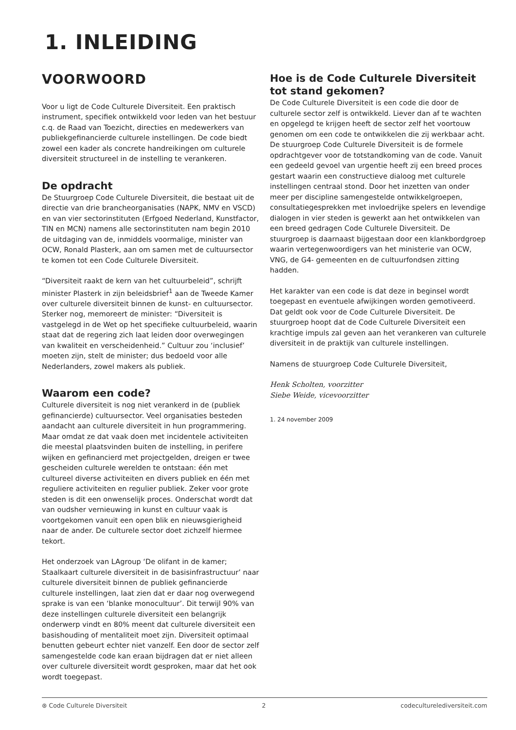1. INLEIDING
VOORWOORD
Voor u ligt de Code Culturele Diversiteit. Een praktisch instrument, specifiek ontwikkeld voor leden van het bestuur c.q. de Raad van Toezicht, directies en medewerkers van publiekgefinancierde culturele instellingen. De code biedt zowel een kader als concrete handreikingen om culturele diversiteit structureel in de instelling te verankeren.
De opdracht
De Stuurgroep Code Culturele Diversiteit, die bestaat uit de directie van drie brancheorganisaties (NAPK, NMV en VSCD) en van vier sectorinstituten (Erfgoed Nederland, Kunstfactor, TIN en MCN) namens alle sectorinstituten nam begin 2010 de uitdaging van de, inmiddels voormalige, minister van OCW, Ronald Plasterk, aan om samen met de cultuursector te komen tot een Code Culturele Diversiteit.
“Diversiteit raakt de kern van het cultuurbeleid”, schrijft minister Plasterk in zijn beleidsbrief<sup>1</sup> aan de Tweede Kamer over culturele diversiteit binnen de kunst- en cultuursector. Sterker nog, memoreert de minister: “Diversiteit is vastgelegd in de Wet op het specifieke cultuurbeleid, waarin staat dat de regering zich laat leiden door overwegingen van kwaliteit en verscheidenheid.” Cultuur zou ‘inclusief’ moeten zijn, stelt de minister; dus bedoeld voor alle Nederlanders, zowel makers als publiek.
Waarom een code?
Culturele diversiteit is nog niet verankerd in de (publiek gefinancierde) cultuursector. Veel organisaties besteden aandacht aan culturele diversiteit in hun programmering. Maar omdat ze dat vaak doen met incidentele activiteiten die meestal plaatsvinden buiten de instelling, in perifere wijken en gefinancierd met projectgelden, dreigen er twee gescheiden culturele werelden te ontstaan: één met cultureel diverse activiteiten en divers publiek en één met reguliere activiteiten en regulier publiek. Zeker voor grote steden is dit een onwenselijk proces. Onderschat wordt dat van oudsher vernieuwing in kunst en cultuur vaak is voortgekomen vanuit een open blik en nieuwsgierigheid naar de ander. De culturele sector doet zichzelf hiermee tekort.
Het onderzoek van LAgroup ‘De olifant in de kamer; Staalkaart culturele diversiteit in de basisinfrastructuur’ naar culturele diversiteit binnen de publiek gefinancierde culturele instellingen, laat zien dat er daar nog overwegend sprake is van een ‘blanke monocultuur’. Dit terwijl 90% van deze instellingen culturele diversiteit een belangrijk onderwerp vindt en 80% meent dat culturele diversiteit een basishouding of mentaliteit moet zijn. Diversiteit optimaal benutten gebeurt echter niet vanzelf. Een door de sector zelf samengestelde code kan eraan bijdragen dat er niet alleen over culturele diversiteit wordt gesproken, maar dat het ook wordt toegepast.
Hoe is de Code Culturele Diversiteit tot stand gekomen?
De Code Culturele Diversiteit is een code die door de culturele sector zelf is ontwikkeld. Liever dan af te wachten en opgelegd te krijgen heeft de sector zelf het voortouw genomen om een code te ontwikkelen die zij werkbaar acht. De stuurgroep Code Culturele Diversiteit is de formele opdrachtgever voor de totstandkoming van de code. Vanuit een gedeeld gevoel van urgentie heeft zij een breed proces gestart waarin een constructieve dialoog met culturele instellingen centraal stond. Door het inzetten van onder meer per discipline samengestelde ontwikkelgroepen, consultatiegesprekken met invloedrijke spelers en levendige dialogen in vier steden is gewerkt aan het ontwikkelen van een breed gedragen Code Culturele Diversiteit. De stuurgroep is daarnaast bijgestaan door een klankbordgroep waarin vertegenwoordigers van het ministerie van OCW, VNG, de G4- gemeenten en de cultuurfondsen zitting hadden.
Het karakter van een code is dat deze in beginsel wordt toegepast en eventuele afwijkingen worden gemotiveerd. Dat geldt ook voor de Code Culturele Diversiteit. De stuurgroep hoopt dat de Code Culturele Diversiteit een krachtige impuls zal geven aan het verankeren van culturele diversiteit in de praktijk van culturele instellingen.
Namens de stuurgroep Code Culturele Diversiteit,
Henk Scholten, voorzitter
Siebe Weide, vicevoorzitter
1. 24 november 2009
⊛ Code Culturele Diversiteit 2 codeculturelediversiteit.com